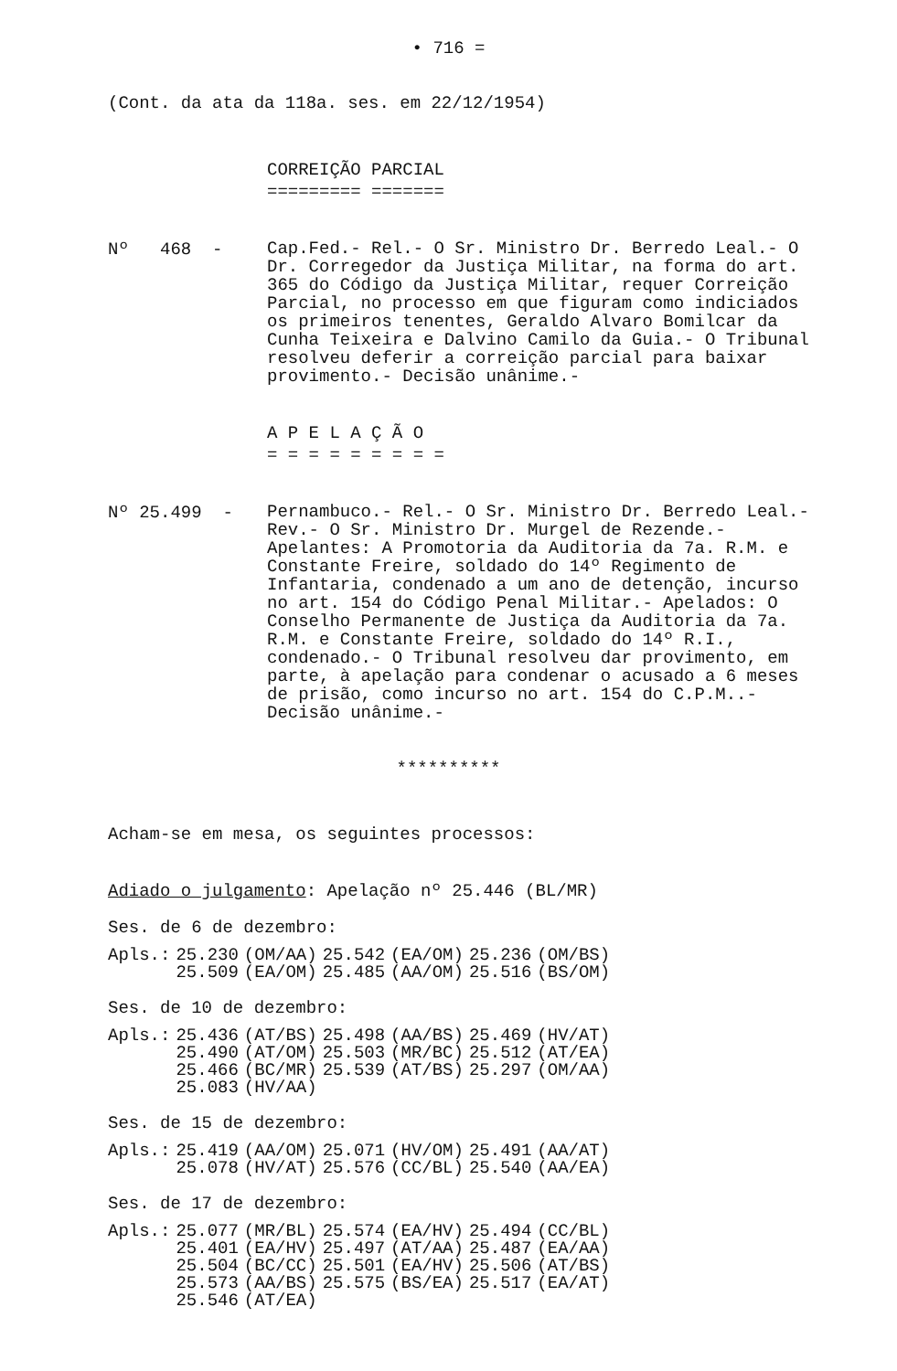• 716 =
(Cont. da ata da 118a. ses. em 22/12/1954)
CORREIÇÃO PARCIAL
========= =======
Nº 468 -
Cap.Fed.- Rel.- O Sr. Ministro Dr. Berredo Leal.- O Dr. Corregedor da Justiça Militar, na forma do art. 365 do Código da Justiça Militar, requer Correição Parcial, no processo em que figuram como indiciados os primeiros tenentes, Geraldo Alvaro Bomilcar da Cunha Teixeira e Dalvino Camilo da Guia.- O Tribunal resolveu deferir a correição parcial para baixar provimento.- Decisão unânime.-
A P E L A Ç Ã O
= = = = = = = = =
Nº 25.499 -
Pernambuco.- Rel.- O Sr. Ministro Dr. Berredo Leal.- Rev.- O Sr. Ministro Dr. Murgel de Rezende.- Apelantes: A Promotoria da Auditoria da 7a. R.M. e Constante Freire, soldado do 14º Regimento de Infantaria, condenado a um ano de detenção, incurso no art. 154 do Código Penal Militar.- Apelados: O Conselho Permanente de Justiça da Auditoria da 7a. R.M. e Constante Freire, soldado do 14º R.I., condenado.- O Tribunal resolveu dar provimento, em parte, à apelação para condenar o acusado a 6 meses de prisão, como incurso no art. 154 do C.P.M..- Decisão unânime.-
**********
Acham-se em mesa, os seguintes processos:
Adiado o julgamento: Apelação nº 25.446 (BL/MR)
Ses. de 6 de dezembro:
| Apls.: | 25.230 | (OM/AA) | 25.542 | (EA/OM) | 25.236 | (OM/BS) |
| | 25.509 | (EA/OM) | 25.485 | (AA/OM) | 25.516 | (BS/OM) |
Ses. de 10 de dezembro:
| Apls.: | 25.436 | (AT/BS) | 25.498 | (AA/BS) | 25.469 | (HV/AT) |
| | 25.490 | (AT/OM) | 25.503 | (MR/BC) | 25.512 | (AT/EA) |
| | 25.466 | (BC/MR) | 25.539 | (AT/BS) | 25.297 | (OM/AA) |
| | 25.083 | (HV/AA) | | | | |
Ses. de 15 de dezembro:
| Apls.: | 25.419 | (AA/OM) | 25.071 | (HV/OM) | 25.491 | (AA/AT) |
| | 25.078 | (HV/AT) | 25.576 | (CC/BL) | 25.540 | (AA/EA) |
Ses. de 17 de dezembro:
| Apls.: | 25.077 | (MR/BL) | 25.574 | (EA/HV) | 25.494 | (CC/BL) |
| | 25.401 | (EA/HV) | 25.497 | (AT/AA) | 25.487 | (EA/AA) |
| | 25.504 | (BC/CC) | 25.501 | (EA/HV) | 25.506 | (AT/BS) |
| | 25.573 | (AA/BS) | 25.575 | (BS/EA) | 25.517 | (EA/AT) |
| | 25.546 | (AT/EA) | | | | |